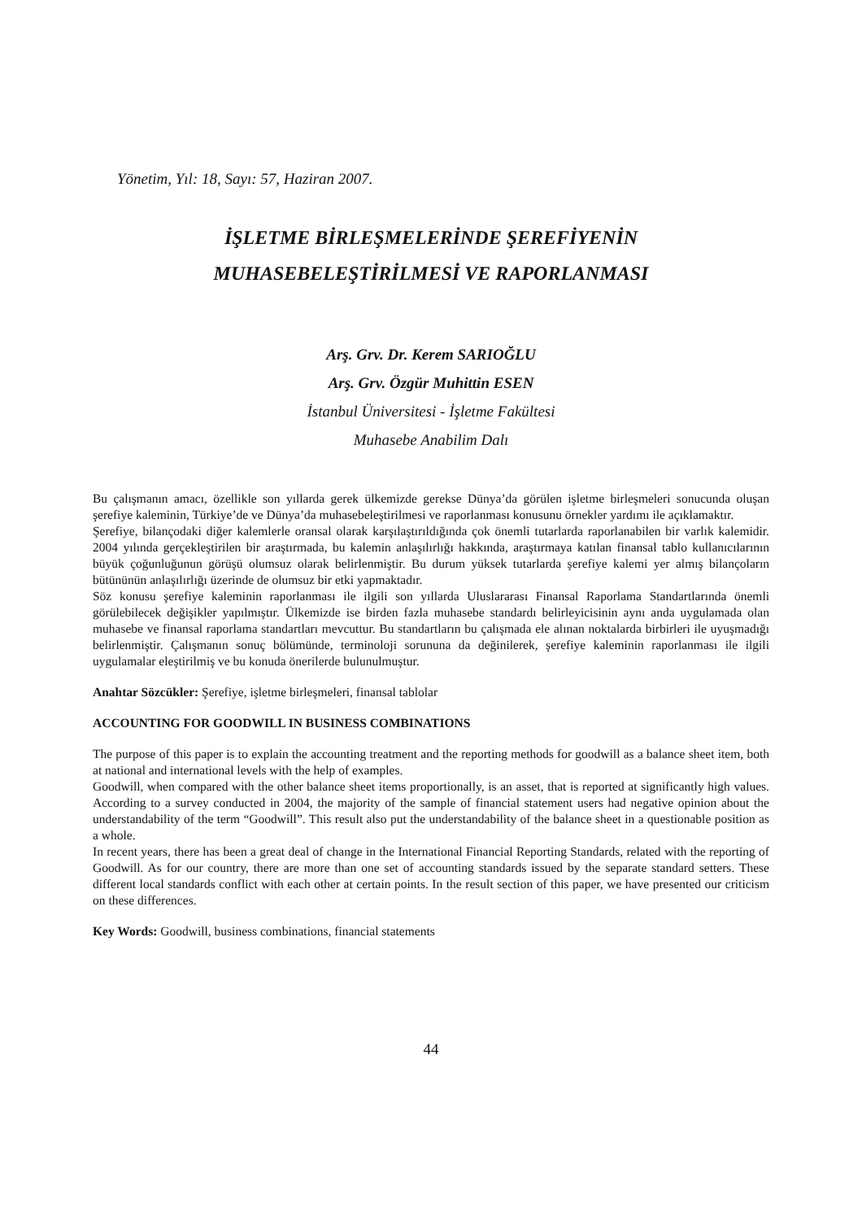Yönetim, Yıl: 18, Sayı: 57, Haziran 2007.
İŞLETME BİRLEŞMELERİNDE ŞEREFİYENİN
MUHASEBELEŞTİRİLMESİ VE RAPORLANMASI
Arş. Grv. Dr. Kerem SARIOĞLU
Arş. Grv. Özgür Muhittin ESEN
İstanbul Üniversitesi - İşletme Fakültesi
Muhasebe Anabilim Dalı
Bu çalışmanın amacı, özellikle son yıllarda gerek ülkemizde gerekse Dünya’da görülen işletme birleşmeleri sonucunda oluşan şerefiye kaleminin, Türkiye’de ve Dünya’da muhasebeleştirilmesi ve raporlanması konusunu örnekler yardımı ile açıklamaktır.
Şerefiye, bilançodaki diğer kalemlerle oransal olarak karşılaştırıldığında çok önemli tutarlarda raporlanabilen bir varlık kalemidir. 2004 yılında gerçekleştirilen bir araştırmada, bu kalemin anlaşılırlığı hakkında, araştırmaya katılan finansal tablo kullanıcılarının büyük çoğunluğunun görüşü olumsuz olarak belirlenmiştir. Bu durum yüksek tutarlarda şerefiye kalemi yer almış bilançoların bütününün anlaşılırlığı üzerinde de olumsuz bir etki yapmaktadır.
Söz konusu şerefiye kaleminin raporlanması ile ilgili son yıllarda Uluslararası Finansal Raporlama Standartlarında önemli görülebilecek değişikler yapılmıştır. Ülkemizde ise birden fazla muhasebe standardı belirleyicisinin aynı anda uygulamada olan muhasebe ve finansal raporlama standartları mevcuttur. Bu standartların bu çalışmada ele alınan noktalarda birbirleri ile uyuşmadığı belirlenmiştir. Çalışmanın sonuç bölümünde, terminoloji sorununa da değinilerek, şerefiye kaleminin raporlanması ile ilgili uygulamalar eleştirilmiş ve bu konuda önerilerde bulunulmuştur.
Anahtar Sözcükler: Şerefiye, işletme birleşmeleri, finansal tablolar
ACCOUNTING FOR GOODWILL IN BUSINESS COMBINATIONS
The purpose of this paper is to explain the accounting treatment and the reporting methods for goodwill as a balance sheet item, both at national and international levels with the help of examples.
Goodwill, when compared with the other balance sheet items proportionally, is an asset, that is reported at significantly high values. According to a survey conducted in 2004, the majority of the sample of financial statement users had negative opinion about the understandability of the term “Goodwill”. This result also put the understandability of the balance sheet in a questionable position as a whole.
In recent years, there has been a great deal of change in the International Financial Reporting Standards, related with the reporting of Goodwill. As for our country, there are more than one set of accounting standards issued by the separate standard setters. These different local standards conflict with each other at certain points. In the result section of this paper, we have presented our criticism on these differences.
Key Words: Goodwill, business combinations, financial statements
44